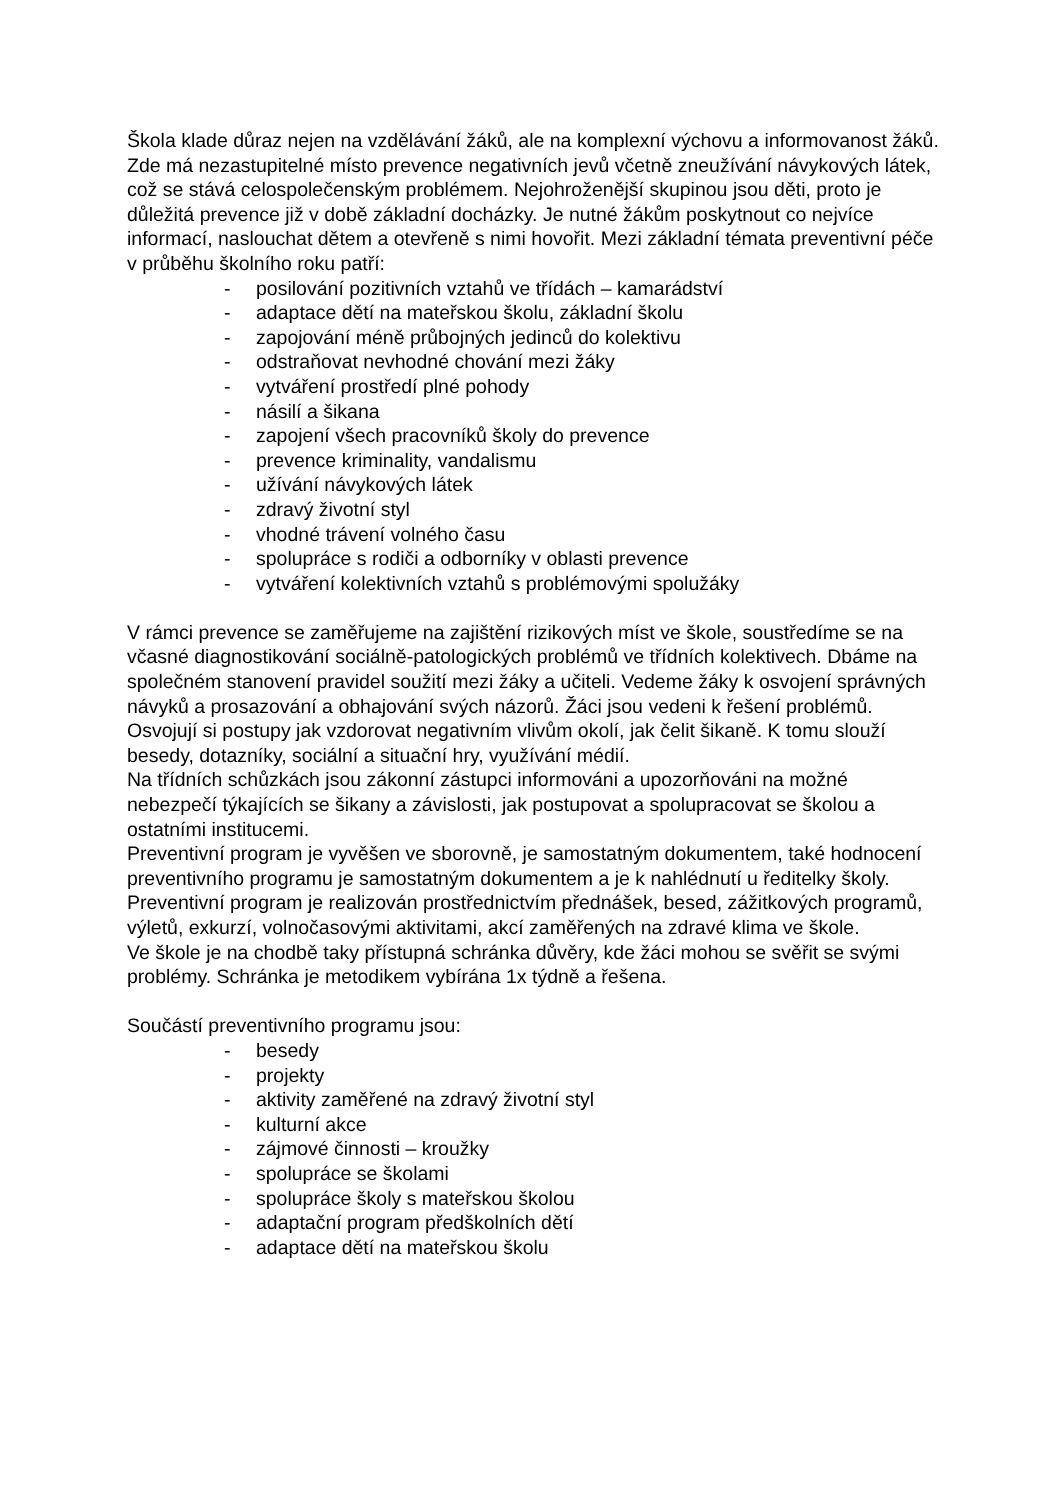Škola klade důraz nejen na vzdělávání žáků, ale na komplexní výchovu a informovanost žáků. Zde má nezastupitelné místo prevence negativních jevů včetně zneužívání návykových látek, což se stává celospolečenským problémem. Nejohroženější skupinou jsou děti, proto je důležitá prevence již v době základní docházky. Je nutné žákům poskytnout co nejvíce informací, naslouchat dětem a otevřeně s nimi hovořit. Mezi základní témata preventivní péče v průběhu školního roku patří:
- posilování pozitivních vztahů ve třídách – kamarádství
- adaptace dětí na mateřskou školu, základní školu
- zapojování méně průbojných jedinců do kolektivu
- odstraňovat nevhodné chování mezi žáky
- vytváření prostředí plné pohody
- násilí a šikana
- zapojení všech pracovníků školy do prevence
- prevence kriminality, vandalismu
- užívání návykových látek
- zdravý životní styl
- vhodné trávení volného času
- spolupráce s rodiči a odborníky v oblasti prevence
- vytváření kolektivních vztahů s problémovými spolužáky
V rámci prevence se zaměřujeme na zajištění rizikových míst ve škole, soustředíme se na včasné diagnostikování sociálně-patologických problémů ve třídních kolektivech. Dbáme na společném stanovení pravidel soužití mezi žáky a učiteli. Vedeme žáky k osvojení správných návyků a prosazování a obhajování svých názorů. Žáci jsou vedeni k řešení problémů. Osvojují si postupy jak vzdorovat negativním vlivům okolí, jak čelit šikaně. K tomu slouží besedy, dotazníky, sociální a situační hry, využívání médií.
Na třídních schůzkách jsou zákonní zástupci informováni a upozorňováni na možné nebezpečí týkajících se šikany a závislosti, jak postupovat a spolupracovat se školou a ostatními institucemi.
Preventivní program je vyvěšen ve sborovně, je samostatným dokumentem, také hodnocení preventivního programu je samostatným dokumentem a je k nahlédnutí u ředitelky školy.
Preventivní program je realizován prostřednictvím přednášek, besed, zážitkových programů, výletů, exkurzí, volnočasovými aktivitami, akcí zaměřených na zdravé klima ve škole.
Ve škole je na chodbě taky přístupná schránka důvěry, kde žáci mohou se svěřit se svými problémy. Schránka je metodikem vybírána 1x týdně a řešena.
Součástí preventivního programu jsou:
- besedy
- projekty
- aktivity zaměřené na zdravý životní styl
- kulturní akce
- zájmové činnosti – kroužky
- spolupráce se školami
- spolupráce školy s mateřskou školou
- adaptační program předškolních dětí
- adaptace dětí na mateřskou školu